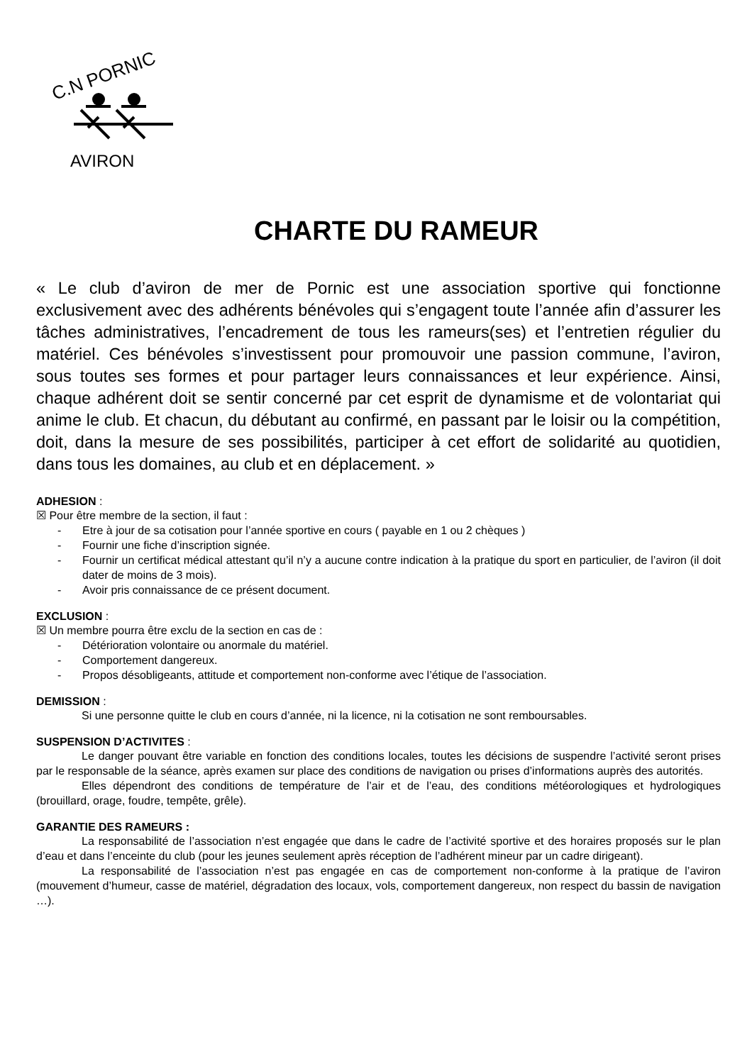C.N PORNIC
AVIRON
CHARTE DU RAMEUR
« Le club d’aviron de mer de Pornic est une association sportive qui fonctionne exclusivement avec des adhérents bénévoles qui s’engagent toute l’année afin d’assurer les tâches administratives, l’encadrement de tous les rameurs(ses) et l’entretien régulier du matériel. Ces bénévoles s’investissent pour promouvoir une passion commune, l’aviron, sous toutes ses formes et pour partager leurs connaissances et leur expérience. Ainsi, chaque adhérent doit se sentir concerné par cet esprit de dynamisme et de volontariat qui anime le club. Et chacun, du débutant au confirmé, en passant par le loisir ou la compétition, doit, dans la mesure de ses possibilités, participer à cet effort de solidarité au quotidien, dans tous les domaines, au club et en déplacement. »
ADHESION :
☒ Pour être membre de la section, il faut :
- Etre à jour de sa cotisation pour l’année sportive en cours ( payable en 1 ou 2 chèques )
- Fournir une fiche d’inscription signée.
- Fournir un certificat médical attestant qu’il n’y a aucune contre indication à la pratique du sport en particulier, de l’aviron (il doit dater de moins de 3 mois).
- Avoir pris connaissance de ce présent document.
EXCLUSION :
☒ Un membre pourra être exclu de la section en cas de :
- Détérioration volontaire ou anormale du matériel.
- Comportement dangereux.
- Propos désobligeants, attitude et comportement non-conforme avec l’étique de l’association.
DEMISSION :
Si une personne quitte le club en cours d’année, ni la licence, ni la cotisation ne sont remboursables.
SUSPENSION D’ACTIVITES :
Le danger pouvant être variable en fonction des conditions locales, toutes les décisions de suspendre l’activité seront prises par le responsable de la séance, après examen sur place des conditions de navigation ou prises d’informations auprès des autorités.
Elles dépendront des conditions de température de l’air et de l’eau, des conditions météorologiques et hydrologiques (brouillard, orage, foudre, tempête, grêle).
GARANTIE DES RAMEURS :
La responsabilité de l’association n’est engagée que dans le cadre de l’activité sportive et des horaires proposés sur le plan d’eau et dans l’enceinte du club (pour les jeunes seulement après réception de l’adhérent mineur par un cadre dirigeant).
La responsabilité de l’association n’est pas engagée en cas de comportement non-conforme à la pratique de l’aviron (mouvement d’humeur, casse de matériel, dégradation des locaux, vols, comportement dangereux, non respect du bassin de navigation …).